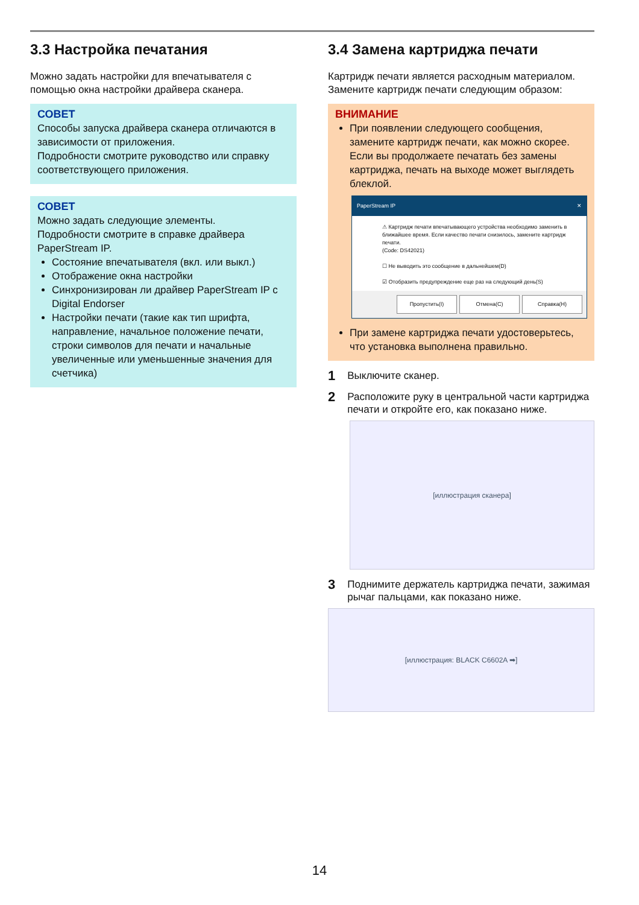3.3 Настройка печатания
Можно задать настройки для впечатывателя с помощью окна настройки драйвера сканера.
СОВЕТ
Способы запуска драйвера сканера отличаются в зависимости от приложения.
Подробности смотрите руководство или справку соответствующего приложения.
СОВЕТ
Можно задать следующие элементы.
Подробности смотрите в справке драйвера PaperStream IP.
Состояние впечатывателя (вкл. или выкл.)
Отображение окна настройки
Синхронизирован ли драйвер PaperStream IP с Digital Endorser
Настройки печати (такие как тип шрифта, направление, начальное положение печати, строки символов для печати и начальные увеличенные или уменьшенные значения для счетчика)
3.4 Замена картриджа печати
Картридж печати является расходным материалом. Замените картридж печати следующим образом:
ВНИМАНИЕ
При появлении следующего сообщения, замените картридж печати, как можно скорее. Если вы продолжаете печатать без замены картриджа, печать на выходе может выглядеть блеклой.
PaperStream IP ✕
⚠ Картридж печати впечатывающего устройства необходимо заменить в ближайшее время. Если качество печати снизилось, замените картридж печати.
(Code: DS42021)
☐ Не выводить это сообщение в дальнейшем(D)
☑ Отобразить предупреждение еще раз на следующий день(S)
Пропустить(I) Отмена(C) Справка(H)
При замене картриджа печати удостоверьтесь, что установка выполнена правильно.
1 Выключите сканер.
2 Расположите руку в центральной части картриджа печати и откройте его, как показано ниже.
[иллюстрация сканера]
3 Поднимите держатель картриджа печати, зажимая рычаг пальцами, как показано ниже.
[иллюстрация: BLACK C6602A ➡]
14